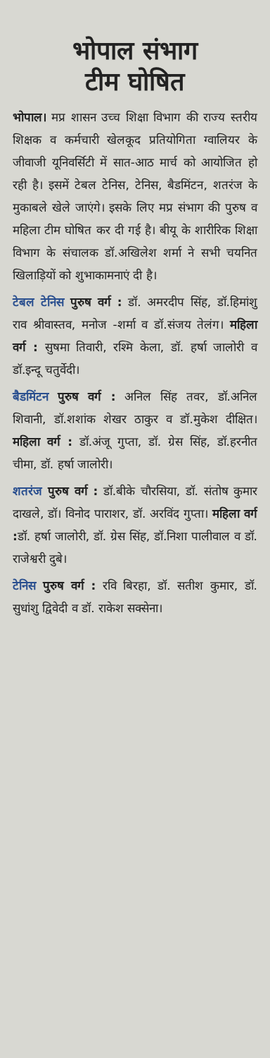भोपाल संभाग
टीम घोषित
भोपाल। मप्र शासन उच्च शिक्षा विभाग की राज्य स्तरीय शिक्षक व कर्मचारी खेलकूद प्रतियोगिता ग्वालियर के जीवाजी यूनिवर्सिटी में सात-आठ मार्च को आयोजित हो रही है। इसमें टेबल टेनिस, टेनिस, बैडमिंटन, शतरंज के मुकाबले खेले जाएंगे। इसके लिए मप्र संभाग की पुरुष व महिला टीम घोषित कर दी गई है। बीयू के शारीरिक शिक्षा विभाग के संचालक डॉ.अखिलेश शर्मा ने सभी चयनित खिलाड़ियों को शुभाकामनाएं दी है।
टेबल टेनिस पुरुष वर्ग : डॉ. अमरदीप सिंह, डॉ.हिमांशु राव श्रीवास्तव, मनोज -शर्मा व डॉ.संजय तेलंग। महिला वर्ग : सुषमा तिवारी, रश्मि केला, डॉ. हर्षा जालोरी व डॉ.इन्दू चतुर्वेदी।
बैडमिंटन पुरुष वर्ग : अनिल सिंह तवर, डॉ.अनिल शिवानी, डॉ.शशांक शेखर ठाकुर व डॉ.मुकेश दीक्षित। महिला वर्ग : डॉ.अंजू गुप्ता, डॉ. ग्रेस सिंह, डॉ.हरनीत चीमा, डॉ. हर्षा जालोरी।
शतरंज पुरुष वर्ग : डॉ.बीके चौरसिया, डॉ. संतोष कुमार दाखले, डॉ। विनोद पाराशर, डॉ. अरविंद गुप्ता। महिला वर्ग : डॉ. हर्षा जालोरी, डॉ. ग्रेस सिंह, डॉ.निशा पालीवाल व डॉ. राजेश्वरी दुबे।
टेनिस पुरुष वर्ग : रवि बिरहा, डॉ. सतीश कुमार, डॉ. सुधांशु द्विवेदी व डॉ. राकेश सक्सेना।